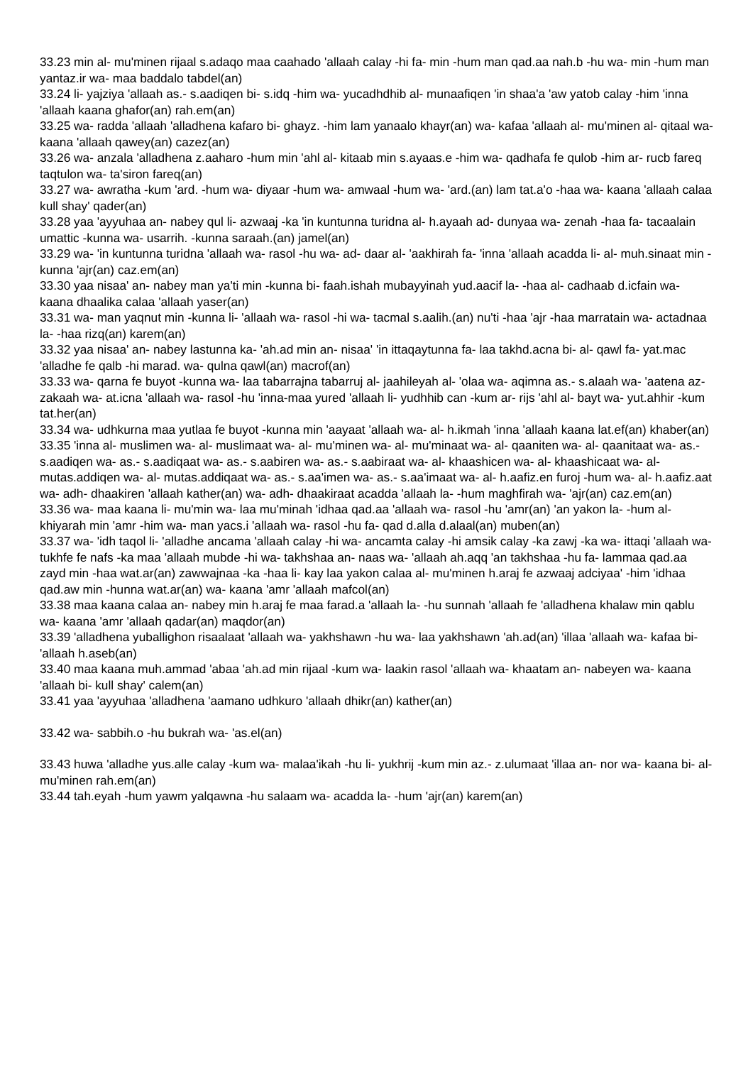33.23 min al- mu'minen rijaal s.adaqo maa caahado 'allaah calay -hi fa- min -hum man qad.aa nah.b -hu wa- min -hum man yantaz.ir wa- maa baddalo tabdel(an)
33.24 li- yajziya 'allaah as.- s.aadiqen bi- s.idq -him wa- yucadhdhib al- munaafiqen 'in shaa'a 'aw yatob calay -him 'inna 'allaah kaana ghafor(an) rah.em(an)
33.25 wa- radda 'allaah 'alladhena kafaro bi- ghayz. -him lam yanaalo khayr(an) wa- kafaa 'allaah al- mu'minen al- qitaal wa- kaana 'allaah qawey(an) cazez(an)
33.26 wa- anzala 'alladhena z.aaharo -hum min 'ahl al- kitaab min s.ayaas.e -him wa- qadhafa fe qulob -him ar- rucb fareq taqtulon wa- ta'siron fareq(an)
33.27 wa- awratha -kum 'ard. -hum wa- diyaar -hum wa- amwaal -hum wa- 'ard.(an) lam tat.a'o -haa wa- kaana 'allaah calaa kull shay' qader(an)
33.28 yaa 'ayyuhaa an- nabey qul li- azwaaj -ka 'in kuntunna turidna al- h.ayaah ad- dunyaa wa- zenah -haa fa- tacaalain umattic -kunna wa- usarrih. -kunna saraah.(an) jamel(an)
33.29 wa- 'in kuntunna turidna 'allaah wa- rasol -hu wa- ad- daar al- 'aakhirah fa- 'inna 'allaah acadda li- al- muh.sinaat min -kunna 'ajr(an) caz.em(an)
33.30 yaa nisaa' an- nabey man ya'ti min -kunna bi- faah.ishah mubayyinah yud.aacif la- -haa al- cadhaab d.icfain wa- kaana dhaalika calaa 'allaah yaser(an)
33.31 wa- man yaqnut min -kunna li- 'allaah wa- rasol -hi wa- tacmal s.aalih.(an) nu'ti -haa 'ajr -haa marratain wa- actadnaa la- -haa rizq(an) karem(an)
33.32 yaa nisaa' an- nabey lastunna ka- 'ah.ad min an- nisaa' 'in ittaqaytunna fa- laa takhd.acna bi- al- qawl fa- yat.mac 'alladhe fe qalb -hi marad. wa- qulna qawl(an) macrof(an)
33.33 wa- qarna fe buyot -kunna wa- laa tabarrajna tabarruj al- jaahileyah al- 'olaa wa- aqimna as.- s.alaah wa- 'aatena az- zakaah wa- at.icna 'allaah wa- rasol -hu 'inna-maa yured 'allaah li- yudhhib can -kum ar- rijs 'ahl al- bayt wa- yut.ahhir -kum tat.her(an)
33.34 wa- udhkurna maa yutlaa fe buyot -kunna min 'aayaat 'allaah wa- al- h.ikmah 'inna 'allaah kaana lat.ef(an) khaber(an)
33.35 'inna al- muslimen wa- al- muslimaat wa- al- mu'minen wa- al- mu'minaat wa- al- qaaniten wa- al- qaanitaat wa- as.- s.aadiqen wa- as.- s.aadiqaat wa- as.- s.aabiren wa- as.- s.aabiraat wa- al- khaashicen wa- al- khaashicaat wa- al- mutas.addiqen wa- al- mutas.addiqaat wa- as.- s.aa'imen wa- as.- s.aa'imaat wa- al- h.aafiz.en furoj -hum wa- al- h.aafiz.aat wa- adh- dhaakiren 'allaah kather(an) wa- adh- dhaakiraat acadda 'allaah la- -hum maghfirah wa- 'ajr(an) caz.em(an)
33.36 wa- maa kaana li- mu'min wa- laa mu'minah 'idhaa qad.aa 'allaah wa- rasol -hu 'amr(an) 'an yakon la- -hum al- khiyarah min 'amr -him wa- man yacs.i 'allaah wa- rasol -hu fa- qad d.alla d.alaal(an) muben(an)
33.37 wa- 'idh taqol li- 'alladhe ancama 'allaah calay -hi wa- ancamta calay -hi amsik calay -ka zawj -ka wa- ittaqi 'allaah wa- tukhfe fe nafs -ka maa 'allaah mubde -hi wa- takhshaa an- naas wa- 'allaah ah.aqq 'an takhshaa -hu fa- lammaa qad.aa zayd min -haa wat.ar(an) zawwajnaa -ka -haa li- kay laa yakon calaa al- mu'minen h.araj fe azwaaj adciyaa' -him 'idhaa qad.aw min -hunna wat.ar(an) wa- kaana 'amr 'allaah mafcol(an)
33.38 maa kaana calaa an- nabey min h.araj fe maa farad.a 'allaah la- -hu sunnah 'allaah fe 'alladhena khalaw min qablu wa- kaana 'amr 'allaah qadar(an) maqdor(an)
33.39 'alladhena yuballighon risaalaat 'allaah wa- yakhshawn -hu wa- laa yakhshawn 'ah.ad(an) 'illaa 'allaah wa- kafaa bi- 'allaah h.aseb(an)
33.40 maa kaana muh.ammad 'abaa 'ah.ad min rijaal -kum wa- laakin rasol 'allaah wa- khaatam an- nabeyen wa- kaana 'allaah bi- kull shay' calem(an)
33.41 yaa 'ayyuhaa 'alladhena 'aamano udhkuro 'allaah dhikr(an) kather(an)
33.42 wa- sabbih.o -hu bukrah wa- 'as.el(an)
33.43 huwa 'alladhe yus.alle calay -kum wa- malaa'ikah -hu li- yukhrij -kum min az.- z.ulumaat 'illaa an- nor wa- kaana bi- al- mu'minen rah.em(an)
33.44 tah.eyah -hum yawm yalqawna -hu salaam wa- acadda la- -hum 'ajr(an) karem(an)